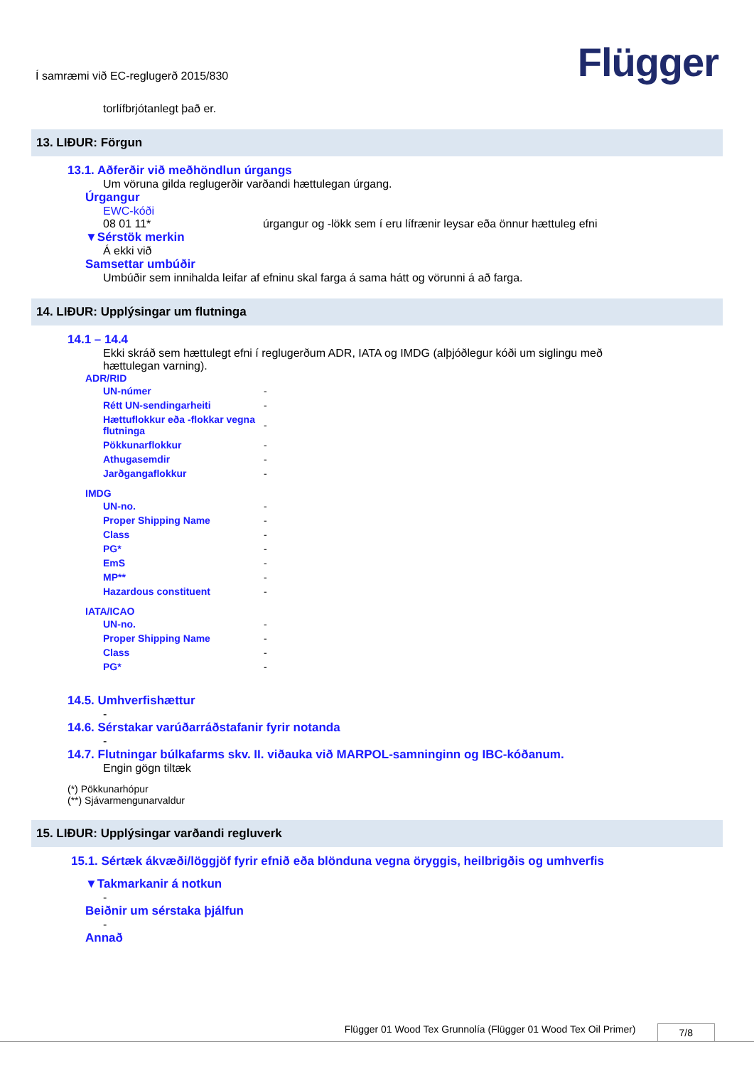Í samræmi við EC-reglugerð 2015/830
Flügger
torlífbrjótanlegt það er.
13. LIÐUR: Förgun
13.1. Aðferðir við meðhöndlun úrgangs
Um vöruna gilda reglugerðir varðandi hættulegan úrgang.
Úrgangur
EWC-kóði
08 01 11* úrgangur og -lökk sem í eru lífrænir leysar eða önnur hættuleg efni
▼Sérstök merkin
Á ekki við
Samsettar umbúðir
Umbúðir sem innihalda leifar af efninu skal farga á sama hátt og vörunni á að farga.
14. LIÐUR: Upplýsingar um flutninga
14.1 – 14.4
Ekki skráð sem hættulegt efni í reglugerðum ADR, IATA og IMDG (alþjóðlegur kóði um siglingu með
hættulegan varning).
ADR/RID
| UN-númer | - |
| Rétt UN-sendingarheiti | - |
| Hættuflokkur eða -flokkar vegna flutninga | - |
| Pökkunarflokkur | - |
| Athugasemdir | - |
| Jarðgangaflokkur | - |
IMDG
| UN-no. | - |
| Proper Shipping Name | - |
| Class | - |
| PG* | - |
| EmS | - |
| MP** | - |
| Hazardous constituent | - |
IATA/ICAO
| UN-no. | - |
| Proper Shipping Name | - |
| Class | - |
| PG* | - |
14.5. Umhverfishættur
-
14.6. Sérstakar varúðarráðstafanir fyrir notanda
-
14.7. Flutningar búlkafarms skv. II. viðauka við MARPOL-samninginn og IBC-kóðanum.
Engin gögn tiltæk
(*) Pökkunarhópur
(**) Sjávarmengunarvaldur
15. LIÐUR: Upplýsingar varðandi regluverk
15.1. Sértæk ákvæði/löggjöf fyrir efnið eða blönduna vegna öryggis, heilbrigðis og umhverfis
▼Takmarkanir á notkun
-
Beiðnir um sérstaka þjálfun
-
Annað
Flügger 01 Wood Tex Grunnolía (Flügger 01 Wood Tex Oil Primer) 7/8